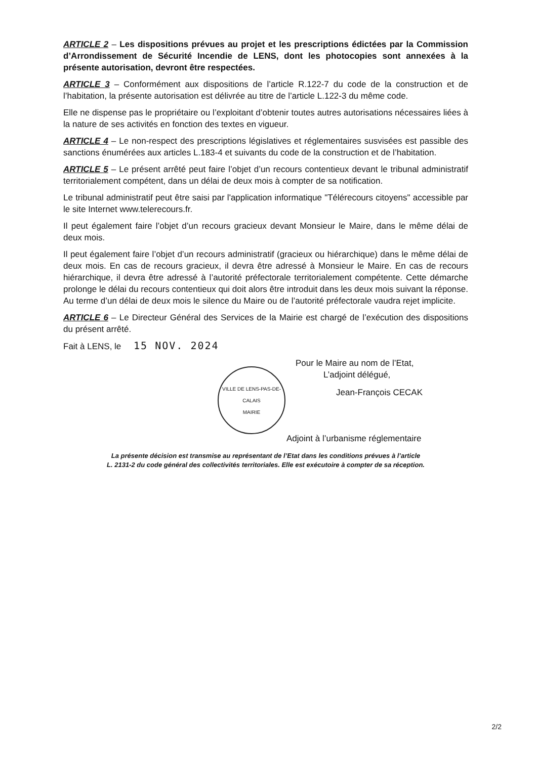ARTICLE 2 – Les dispositions prévues au projet et les prescriptions édictées par la Commission d’Arrondissement de Sécurité Incendie de LENS, dont les photocopies sont annexées à la présente autorisation, devront être respectées.
ARTICLE 3 – Conformément aux dispositions de l’article R.122-7 du code de la construction et de l’habitation, la présente autorisation est délivrée au titre de l’article L.122-3 du même code.
Elle ne dispense pas le propriétaire ou l’exploitant d’obtenir toutes autres autorisations nécessaires liées à la nature de ses activités en fonction des textes en vigueur.
ARTICLE 4 – Le non-respect des prescriptions législatives et réglementaires susvisées est passible des sanctions énumérées aux articles L.183-4 et suivants du code de la construction et de l’habitation.
ARTICLE 5 – Le présent arrêté peut faire l’objet d’un recours contentieux devant le tribunal administratif territorialement compétent, dans un délai de deux mois à compter de sa notification.
Le tribunal administratif peut être saisi par l'application informatique "Télérecours citoyens" accessible par le site Internet www.telerecours.fr.
Il peut également faire l’objet d’un recours gracieux devant Monsieur le Maire, dans le même délai de deux mois.
Il peut également faire l’objet d’un recours administratif (gracieux ou hiérarchique) dans le même délai de deux mois. En cas de recours gracieux, il devra être adressé à Monsieur le Maire. En cas de recours hiérarchique, il devra être adressé à l’autorité préfectorale territorialement compétente. Cette démarche prolonge le délai du recours contentieux qui doit alors être introduit dans les deux mois suivant la réponse. Au terme d’un délai de deux mois le silence du Maire ou de l’autorité préfectorale vaudra rejet implicite.
ARTICLE 6 – Le Directeur Général des Services de la Mairie est chargé de l’exécution des dispositions du présent arrêté.
Fait à LENS, le 15 NOV. 2024
VILLE DE LENS-PAS-DE-CALAIS
MAIRIE
Pour le Maire au nom de l’Etat,
L’adjoint délégué,
Jean-François CECAK
Adjoint à l’urbanisme réglementaire
La présente décision est transmise au représentant de l’Etat dans les conditions prévues à l’article
L. 2131-2 du code général des collectivités territoriales. Elle est exécutoire à compter de sa réception.
2/2